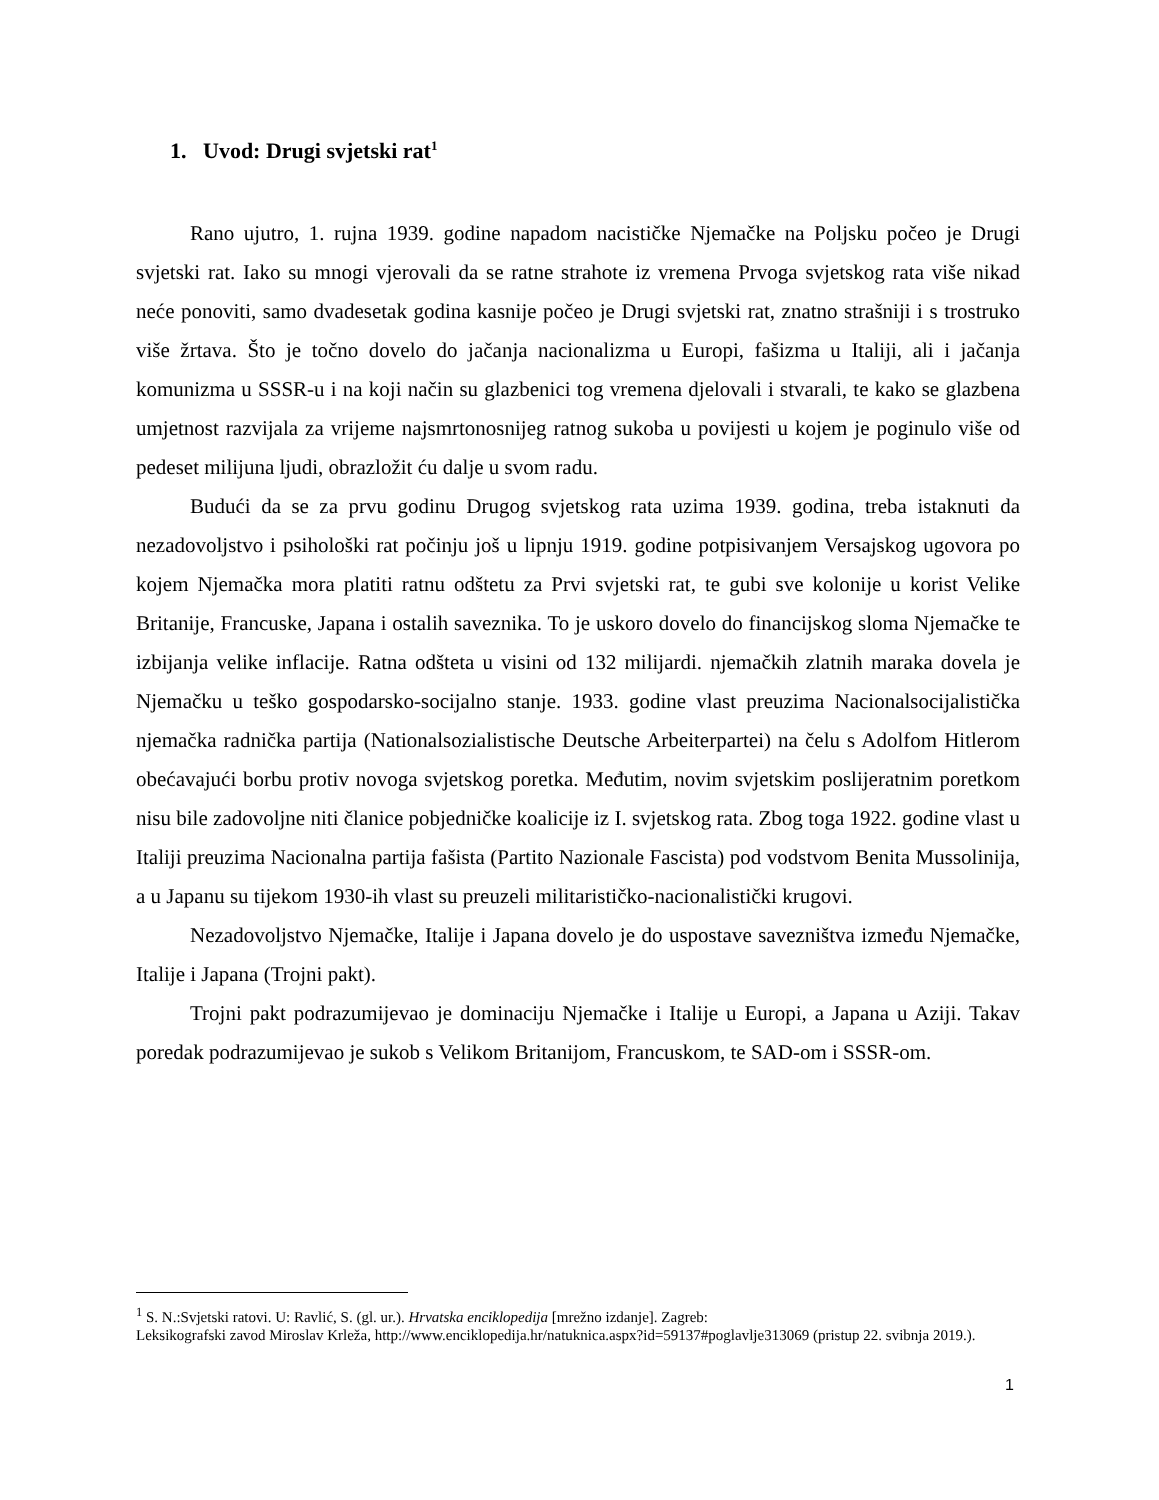1. Uvod: Drugi svjetski rat<sup>1</sup>
Rano ujutro, 1. rujna 1939. godine napadom nacističke Njemačke na Poljsku počeo je Drugi svjetski rat. Iako su mnogi vjerovali da se ratne strahote iz vremena Prvoga svjetskog rata više nikad neće ponoviti, samo dvadesetak godina kasnije počeo je Drugi svjetski rat, znatno strašniji i s trostruko više žrtava. Što je točno dovelo do jačanja nacionalizma u Europi, fašizma u Italiji, ali i jačanja komunizma u SSSR-u i na koji način su glazbenici tog vremena djelovali i stvarali, te kako se glazbena umjetnost razvijala za vrijeme najsmrtonosnijeg ratnog sukoba u povijesti u kojem je poginulo više od pedeset milijuna ljudi, obrazložit ću dalje u svom radu.
Budući da se za prvu godinu Drugog svjetskog rata uzima 1939. godina, treba istaknuti da nezadovoljstvo i psihološki rat počinju još u lipnju 1919. godine potpisivanjem Versajskog ugovora po kojem Njemačka mora platiti ratnu odštetu za Prvi svjetski rat, te gubi sve kolonije u korist Velike Britanije, Francuske, Japana i ostalih saveznika. To je uskoro dovelo do financijskog sloma Njemačke te izbijanja velike inflacije. Ratna odšteta u visini od 132 milijardi. njemačkih zlatnih maraka dovela je Njemačku u teško gospodarsko-socijalno stanje. 1933. godine vlast preuzima Nacionalsocijalistička njemačka radnička partija (Nationalsozialistische Deutsche Arbeiterpartei) na čelu s Adolfom Hitlerom obećavajući borbu protiv novoga svjetskog poretka. Međutim, novim svjetskim poslijeratnim poretkom nisu bile zadovoljne niti članice pobjedničke koalicije iz I. svjetskog rata. Zbog toga 1922. godine vlast u Italiji preuzima Nacionalna partija fašista (Partito Nazionale Fascista) pod vodstvom Benita Mussolinija, a u Japanu su tijekom 1930-ih vlast su preuzeli militarističko-nacionalistički krugovi.
Nezadovoljstvo Njemačke, Italije i Japana dovelo je do uspostave savezništva između Njemačke, Italije i Japana (Trojni pakt).
Trojni pakt podrazumijevao je dominaciju Njemačke i Italije u Europi, a Japana u Aziji. Takav poredak podrazumijevao je sukob s Velikom Britanijom, Francuskom, te SAD-om i SSSR-om.
<sup>1</sup> S. N.:Svjetski ratovi. U: Ravlić, S. (gl. ur.). Hrvatska enciklopedija [mrežno izdanje]. Zagreb:
Leksikografski zavod Miroslav Krleža, http://www.enciklopedija.hr/natuknica.aspx?id=59137#poglavlje313069 (pristup 22. svibnja 2019.).
1